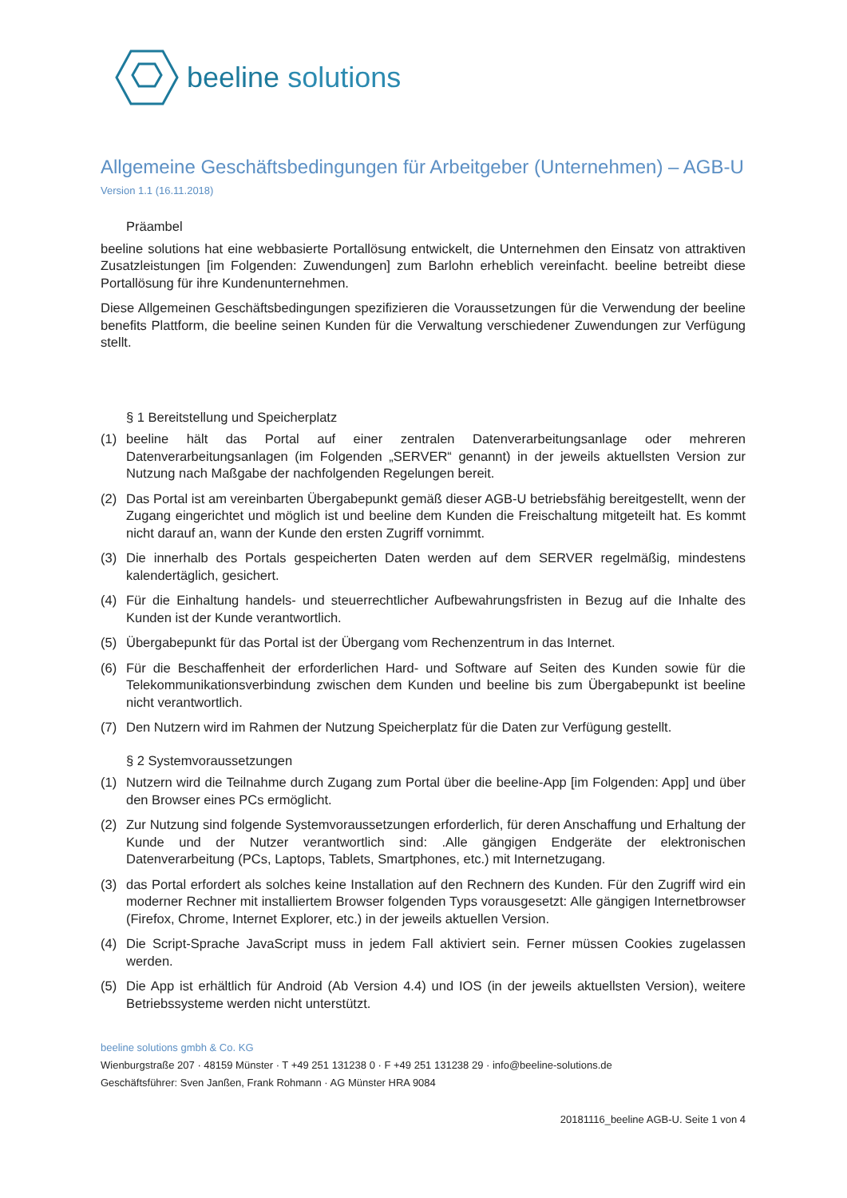beeline solutions
Allgemeine Geschäftsbedingungen für Arbeitgeber (Unternehmen) – AGB-U
Version 1.1 (16.11.2018)
Präambel
beeline solutions hat eine webbasierte Portallösung entwickelt, die Unternehmen den Einsatz von attraktiven Zusatzleistungen [im Folgenden: Zuwendungen] zum Barlohn erheblich vereinfacht. beeline betreibt diese Portallösung für ihre Kundenunternehmen.
Diese Allgemeinen Geschäftsbedingungen spezifizieren die Voraussetzungen für die Verwendung der beeline benefits Plattform, die beeline seinen Kunden für die Verwaltung verschiedener Zuwendungen zur Verfügung stellt.
§ 1 Bereitstellung und Speicherplatz
(1) beeline hält das Portal auf einer zentralen Datenverarbeitungsanlage oder mehreren Datenverarbeitungsanlagen (im Folgenden „SERVER“ genannt) in der jeweils aktuellsten Version zur Nutzung nach Maßgabe der nachfolgenden Regelungen bereit.
(2) Das Portal ist am vereinbarten Übergabepunkt gemäß dieser AGB-U betriebsfähig bereitgestellt, wenn der Zugang eingerichtet und möglich ist und beeline dem Kunden die Freischaltung mitgeteilt hat. Es kommt nicht darauf an, wann der Kunde den ersten Zugriff vornimmt.
(3) Die innerhalb des Portals gespeicherten Daten werden auf dem SERVER regelmäßig, mindestens kalendertäglich, gesichert.
(4) Für die Einhaltung handels- und steuerrechtlicher Aufbewahrungsfristen in Bezug auf die Inhalte des Kunden ist der Kunde verantwortlich.
(5) Übergabepunkt für das Portal ist der Übergang vom Rechenzentrum in das Internet.
(6) Für die Beschaffenheit der erforderlichen Hard- und Software auf Seiten des Kunden sowie für die Telekommunikationsverbindung zwischen dem Kunden und beeline bis zum Übergabepunkt ist beeline nicht verantwortlich.
(7) Den Nutzern wird im Rahmen der Nutzung Speicherplatz für die Daten zur Verfügung gestellt.
§ 2 Systemvoraussetzungen
(1) Nutzern wird die Teilnahme durch Zugang zum Portal über die beeline-App [im Folgenden: App] und über den Browser eines PCs ermöglicht.
(2) Zur Nutzung sind folgende Systemvoraussetzungen erforderlich, für deren Anschaffung und Erhaltung der Kunde und der Nutzer verantwortlich sind: .Alle gängigen Endgeräte der elektronischen Datenverarbeitung (PCs, Laptops, Tablets, Smartphones, etc.) mit Internetzugang.
(3) das Portal erfordert als solches keine Installation auf den Rechnern des Kunden. Für den Zugriff wird ein moderner Rechner mit installiertem Browser folgenden Typs vorausgesetzt: Alle gängigen Internetbrowser (Firefox, Chrome, Internet Explorer, etc.) in der jeweils aktuellen Version.
(4) Die Script-Sprache JavaScript muss in jedem Fall aktiviert sein. Ferner müssen Cookies zugelassen werden.
(5) Die App ist erhältlich für Android (Ab Version 4.4) und IOS (in der jeweils aktuellsten Version), weitere Betriebssysteme werden nicht unterstützt.
beeline solutions gmbh & Co. KG
Wienburgstraße 207 · 48159 Münster · T +49 251 131238 0 · F +49 251 131238 29 · info@beeline-solutions.de
Geschäftsführer: Sven Janßen, Frank Rohmann · AG Münster HRA 9084
20181116_beeline AGB-U. Seite 1 von 4